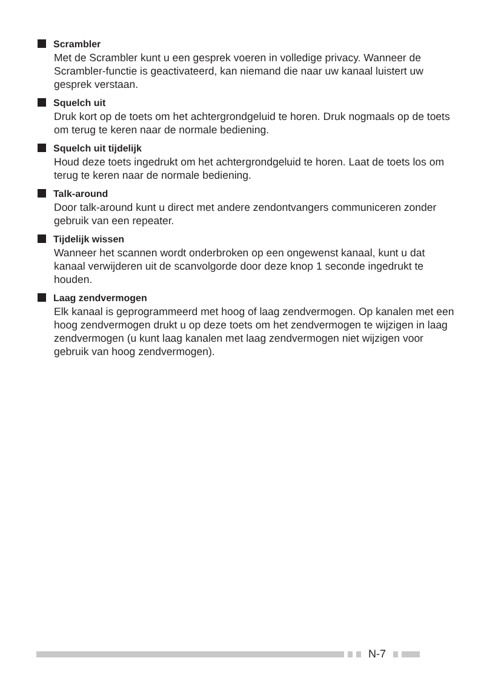Scrambler
Met de Scrambler kunt u een gesprek voeren in volledige privacy. Wanneer de Scrambler-functie is geactivateerd, kan niemand die naar uw kanaal luistert uw gesprek verstaan.
Squelch uit
Druk kort op de toets om het achtergrondgeluid te horen. Druk nogmaals op de toets om terug te keren naar de normale bediening.
Squelch uit tijdelijk
Houd deze toets ingedrukt om het achtergrondgeluid te horen. Laat de toets los om terug te keren naar de normale bediening.
Talk-around
Door talk-around kunt u direct met andere zendontvangers communiceren zonder gebruik van een repeater.
Tijdelijk wissen
Wanneer het scannen wordt onderbroken op een ongewenst kanaal, kunt u dat kanaal verwijderen uit de scanvolgorde door deze knop 1 seconde ingedrukt te houden.
Laag zendvermogen
Elk kanaal is geprogrammeerd met hoog of laag zendvermogen. Op kanalen met een hoog zendvermogen drukt u op deze toets om het zendvermogen te wijzigen in laag zendvermogen (u kunt laag kanalen met laag zendvermogen niet wijzigen voor gebruik van hoog zendvermogen).
N-7